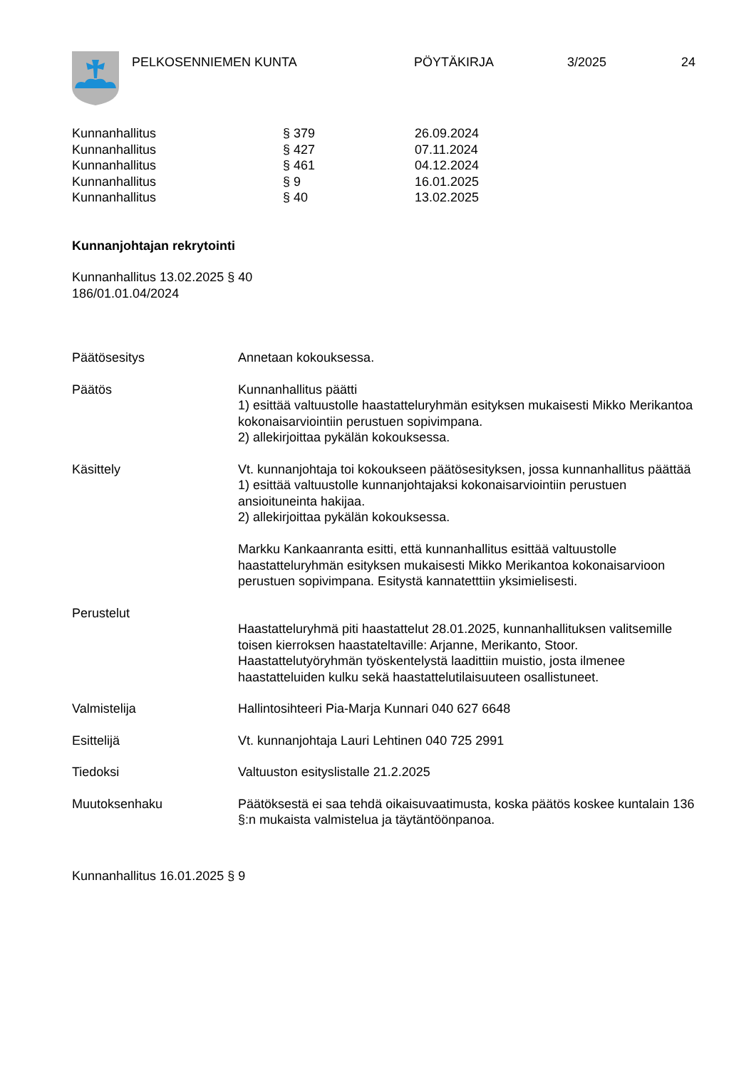PELKOSENNIEMEN KUNTA PÖYTÄKIRJA 3/2025 24
| Kunnanhallitus | § 379 | 26.09.2024 |
| Kunnanhallitus | § 427 | 07.11.2024 |
| Kunnanhallitus | § 461 | 04.12.2024 |
| Kunnanhallitus | § 9 | 16.01.2025 |
| Kunnanhallitus | § 40 | 13.02.2025 |
Kunnanjohtajan rekrytointi
Kunnanhallitus 13.02.2025 § 40
186/01.01.04/2024
| Päätösesitys | Annetaan kokouksessa. |
| Päätös | Kunnanhallitus päätti 1) esittää valtuustolle haastatteluryhmän esityksen mukaisesti Mikko Merikantoa kokonaisarviointiin perustuen sopivimpana. 2) allekirjoittaa pykälän kokouksessa. |
| Käsittely | Vt. kunnanjohtaja toi kokoukseen päätösesityksen, jossa kunnanhallitus päättää 1) esittää valtuustolle kunnanjohtajaksi kokonaisarviointiin perustuen ansioituneinta hakijaa. 2) allekirjoittaa pykälän kokouksessa. Markku Kankaanranta esitti, että kunnanhallitus esittää valtuustolle haastatteluryhmän esityksen mukaisesti Mikko Merikantoa kokonaisarvioon perustuen sopivimpana. Esitystä kannatetttiin yksimielisesti. |
| Perustelut | Haastatteluryhmä piti haastattelut 28.01.2025, kunnanhallituksen valitsemille toisen kierroksen haastateltaville: Arjanne, Merikanto, Stoor. Haastattelutyöryhmän työskentelystä laadittiin muistio, josta ilmenee haastatteluiden kulku sekä haastattelutilaisuuteen osallistuneet. |
| Valmistelija | Hallintosihteeri Pia-Marja Kunnari 040 627 6648 |
| Esittelijä | Vt. kunnanjohtaja Lauri Lehtinen 040 725 2991 |
| Tiedoksi | Valtuuston esityslistalle 21.2.2025 |
| Muutoksenhaku | Päätöksestä ei saa tehdä oikaisuvaatimusta, koska päätös koskee kuntalain 136 §:n mukaista valmistelua ja täytäntöönpanoa. |
Kunnanhallitus 16.01.2025 § 9